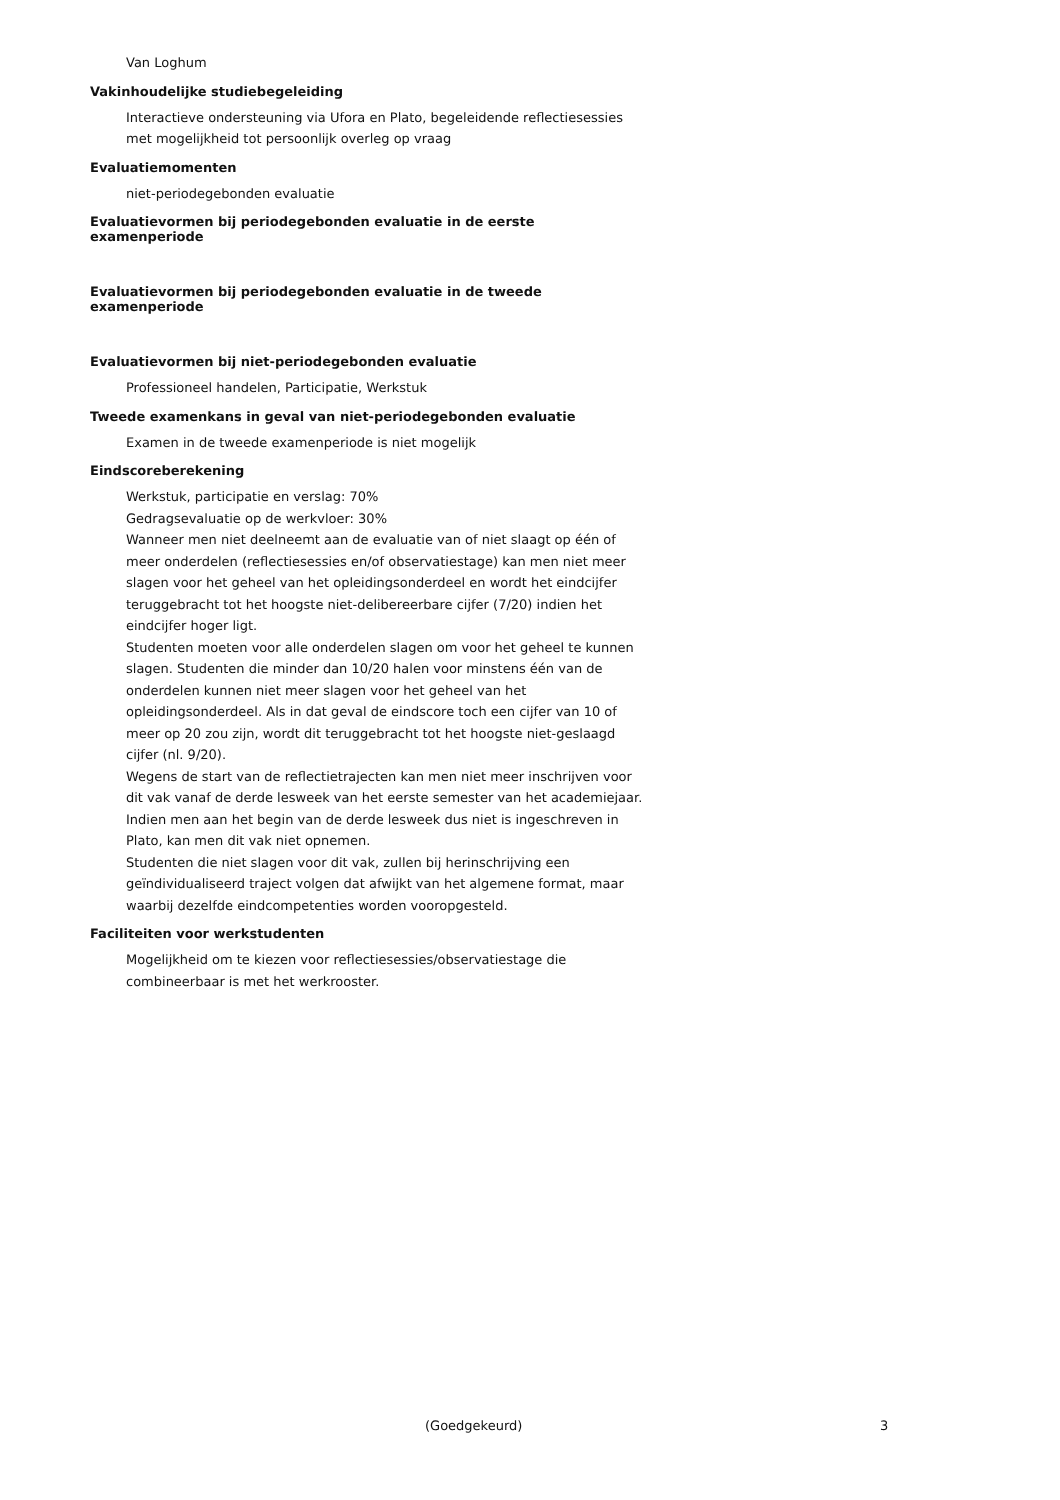Van Loghum
Vakinhoudelijke studiebegeleiding
Interactieve ondersteuning via Ufora en Plato, begeleidende reflectiesessies met mogelijkheid tot persoonlijk overleg op vraag
Evaluatiemomenten
niet-periodegebonden evaluatie
Evaluatievormen bij periodegebonden evaluatie in de eerste examenperiode
Evaluatievormen bij periodegebonden evaluatie in de tweede examenperiode
Evaluatievormen bij niet-periodegebonden evaluatie
Professioneel handelen, Participatie, Werkstuk
Tweede examenkans in geval van niet-periodegebonden evaluatie
Examen in de tweede examenperiode is niet mogelijk
Eindscoreberekening
Werkstuk, participatie en verslag: 70%
Gedragsevaluatie op de werkvloer: 30%
Wanneer men niet deelneemt aan de evaluatie van of niet slaagt op één of meer onderdelen (reflectiesessies en/of observatiestage) kan men niet meer slagen voor het geheel van het opleidingsonderdeel en wordt het eindcijfer teruggebracht tot het hoogste niet-delibereerbare cijfer (7/20) indien het eindcijfer hoger ligt.
Studenten moeten voor alle onderdelen slagen om voor het geheel te kunnen slagen. Studenten die minder dan 10/20 halen voor minstens één van de onderdelen kunnen niet meer slagen voor het geheel van het opleidingsonderdeel. Als in dat geval de eindscore toch een cijfer van 10 of meer op 20 zou zijn, wordt dit teruggebracht tot het hoogste niet-geslaagd cijfer (nl. 9/20).
Wegens de start van de reflectietrajecten kan men niet meer inschrijven voor dit vak vanaf de derde lesweek van het eerste semester van het academiejaar. Indien men aan het begin van de derde lesweek dus niet is ingeschreven in Plato, kan men dit vak niet opnemen.
Studenten die niet slagen voor dit vak, zullen bij herinschrijving een geïndividualiseerd traject volgen dat afwijkt van het algemene format, maar waarbij dezelfde eindcompetenties worden vooropgesteld.
Faciliteiten voor werkstudenten
Mogelijkheid om te kiezen voor reflectiesessies/observatiestage die combineerbaar is met het werkrooster.
(Goedgekeurd) 3